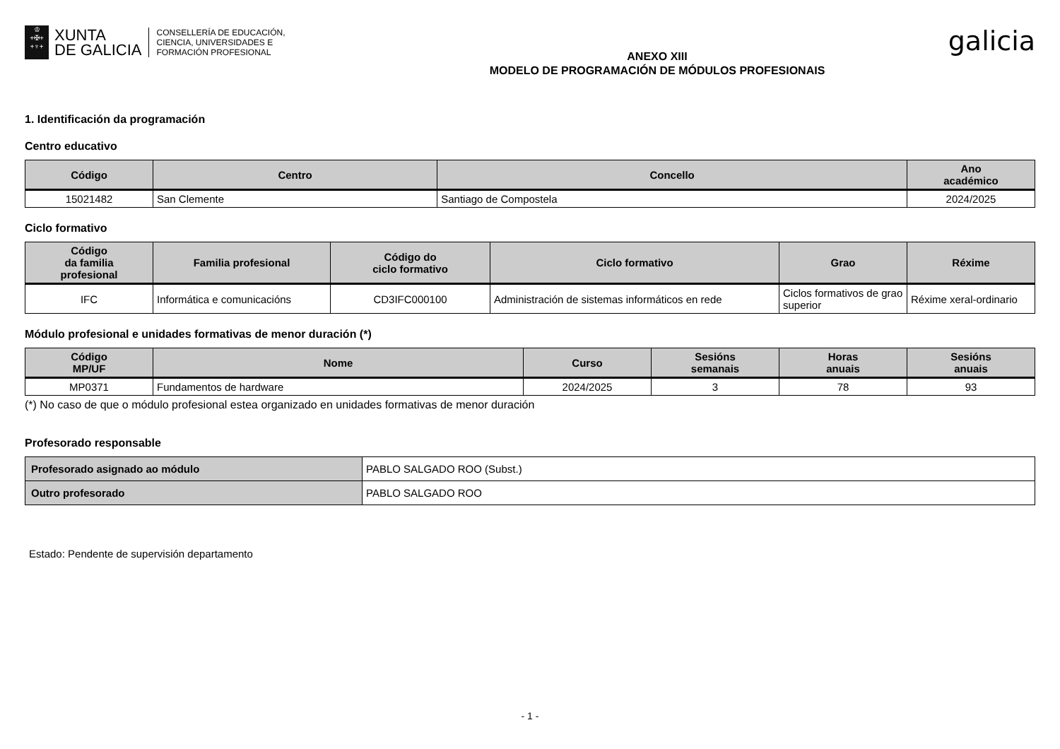♔
+✠+
+♆+
XUNTA
DE GALICIA
CONSELLERÍA DE EDUCACIÓN,
CIENCIA, UNIVERSIDADES E
FORMACIÓN PROFESIONAL
ANEXO XIII
MODELO DE PROGRAMACIÓN DE MÓDULOS PROFESIONAIS
galicia
1. Identificación da programación
Centro educativo
| Código | Centro | Concello | Ano académico |
| --- | --- | --- | --- |
| 15021482 | San Clemente | Santiago de Compostela | 2024/2025 |
Ciclo formativo
| Código da familia profesional | Familia profesional | Código do ciclo formativo | Ciclo formativo | Grao | Réxime |
| --- | --- | --- | --- | --- | --- |
| IFC | Informática e comunicacións | CD3IFC000100 | Administración de sistemas informáticos en rede | Ciclos formativos de grao superior | Réxime xeral-ordinario |
Módulo profesional e unidades formativas de menor duración (*)
| Código MP/UF | Nome | Curso | Sesións semanais | Horas anuais | Sesións anuais |
| --- | --- | --- | --- | --- | --- |
| MP0371 | Fundamentos de hardware | 2024/2025 | 3 | 78 | 93 |
(*) No caso de que o módulo profesional estea organizado en unidades formativas de menor duración
Profesorado responsable
| Profesorado asignado ao módulo | PABLO SALGADO ROO (Subst.) |
| Outro profesorado | PABLO SALGADO ROO |
Estado: Pendente de supervisión departamento
- 1 -